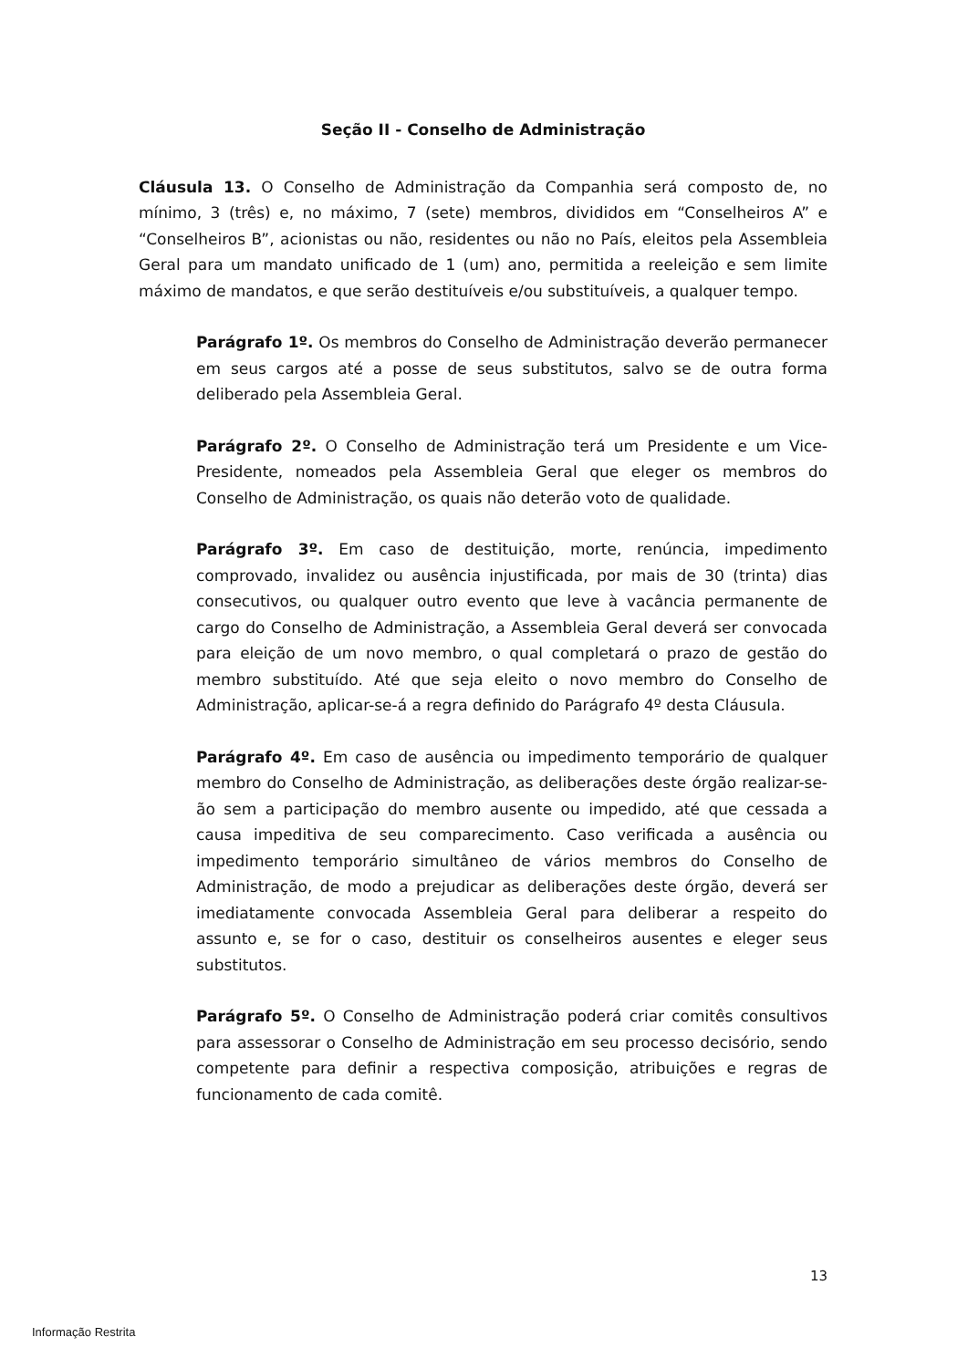Seção II - Conselho de Administração
Cláusula 13. O Conselho de Administração da Companhia será composto de, no mínimo, 3 (três) e, no máximo, 7 (sete) membros, divididos em “Conselheiros A” e “Conselheiros B”, acionistas ou não, residentes ou não no País, eleitos pela Assembleia Geral para um mandato unificado de 1 (um) ano, permitida a reeleição e sem limite máximo de mandatos, e que serão destituíveis e/ou substituíveis, a qualquer tempo.
Parágrafo 1º. Os membros do Conselho de Administração deverão permanecer em seus cargos até a posse de seus substitutos, salvo se de outra forma deliberado pela Assembleia Geral.
Parágrafo 2º. O Conselho de Administração terá um Presidente e um Vice-Presidente, nomeados pela Assembleia Geral que eleger os membros do Conselho de Administração, os quais não deterão voto de qualidade.
Parágrafo 3º. Em caso de destituição, morte, renúncia, impedimento comprovado, invalidez ou ausência injustificada, por mais de 30 (trinta) dias consecutivos, ou qualquer outro evento que leve à vacância permanente de cargo do Conselho de Administração, a Assembleia Geral deverá ser convocada para eleição de um novo membro, o qual completará o prazo de gestão do membro substituído. Até que seja eleito o novo membro do Conselho de Administração, aplicar-se-á a regra definido do Parágrafo 4º desta Cláusula.
Parágrafo 4º. Em caso de ausência ou impedimento temporário de qualquer membro do Conselho de Administração, as deliberações deste órgão realizar-se-ão sem a participação do membro ausente ou impedido, até que cessada a causa impeditiva de seu comparecimento. Caso verificada a ausência ou impedimento temporário simultâneo de vários membros do Conselho de Administração, de modo a prejudicar as deliberações deste órgão, deverá ser imediatamente convocada Assembleia Geral para deliberar a respeito do assunto e, se for o caso, destituir os conselheiros ausentes e eleger seus substitutos.
Parágrafo 5º. O Conselho de Administração poderá criar comitês consultivos para assessorar o Conselho de Administração em seu processo decisório, sendo competente para definir a respectiva composição, atribuições e regras de funcionamento de cada comitê.
13
Informação Restrita